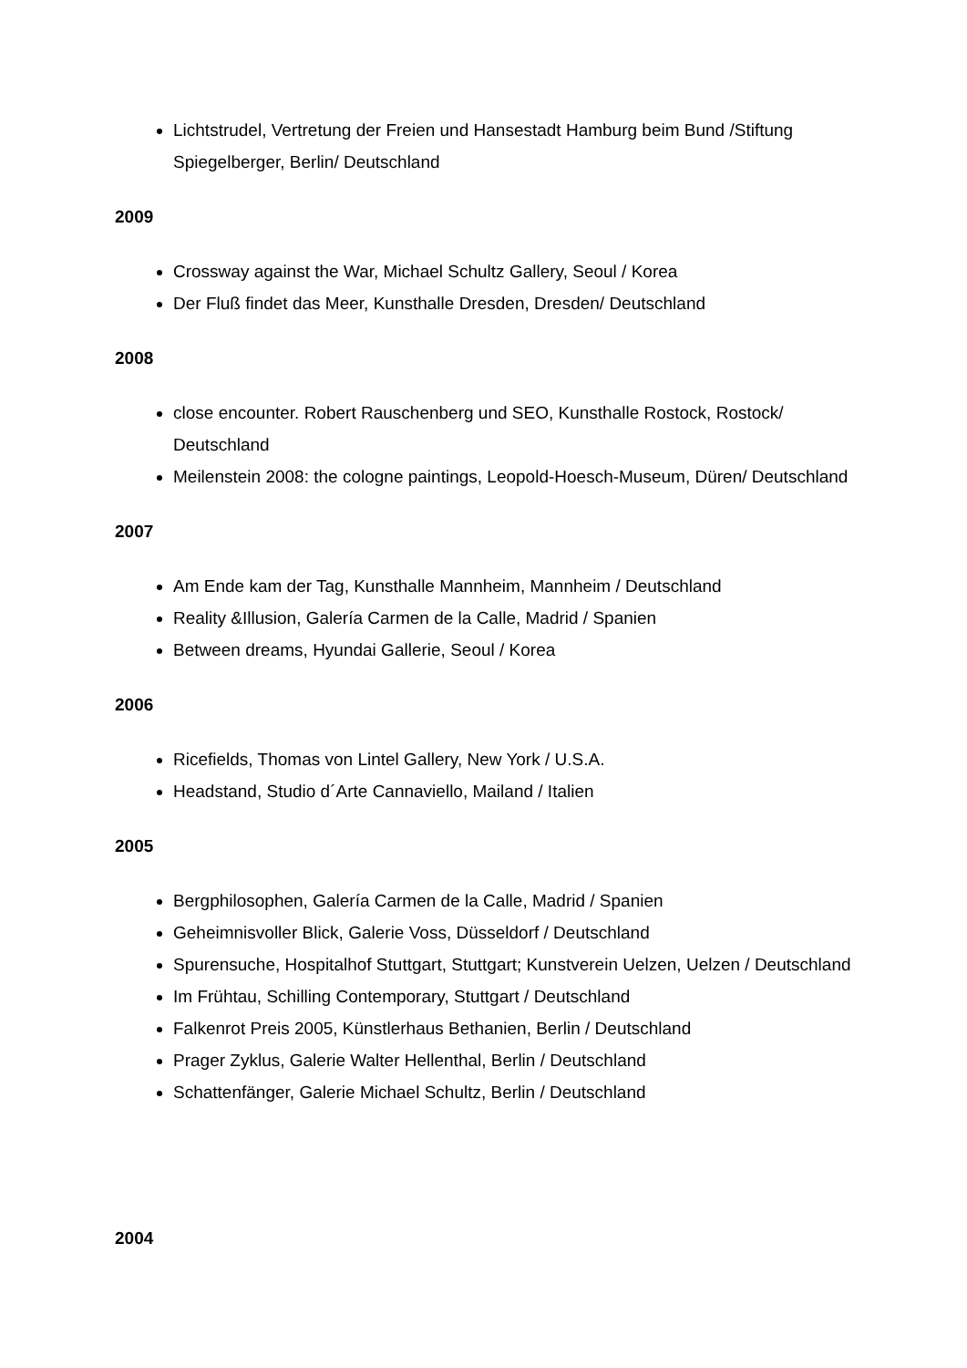Lichtstrudel, Vertretung der Freien und Hansestadt Hamburg beim Bund /Stiftung Spiegelberger, Berlin/ Deutschland
2009
Crossway against the War, Michael Schultz Gallery, Seoul / Korea
Der Fluß findet das Meer, Kunsthalle Dresden, Dresden/ Deutschland
2008
close encounter. Robert Rauschenberg und SEO, Kunsthalle Rostock, Rostock/ Deutschland
Meilenstein 2008: the cologne paintings, Leopold-Hoesch-Museum, Düren/ Deutschland
2007
Am Ende kam der Tag, Kunsthalle Mannheim, Mannheim / Deutschland
Reality &Illusion, Galería Carmen de la Calle, Madrid / Spanien
Between dreams, Hyundai Gallerie, Seoul / Korea
2006
Ricefields, Thomas von Lintel Gallery, New York / U.S.A.
Headstand, Studio d´Arte Cannaviello, Mailand / Italien
2005
Bergphilosophen, Galería Carmen de la Calle, Madrid / Spanien
Geheimnisvoller Blick, Galerie Voss, Düsseldorf / Deutschland
Spurensuche, Hospitalhof Stuttgart, Stuttgart; Kunstverein Uelzen, Uelzen / Deutschland
Im Frühtau, Schilling Contemporary, Stuttgart / Deutschland
Falkenrot Preis 2005, Künstlerhaus Bethanien, Berlin / Deutschland
Prager Zyklus, Galerie Walter Hellenthal, Berlin / Deutschland
Schattenfänger, Galerie Michael Schultz, Berlin / Deutschland
2004